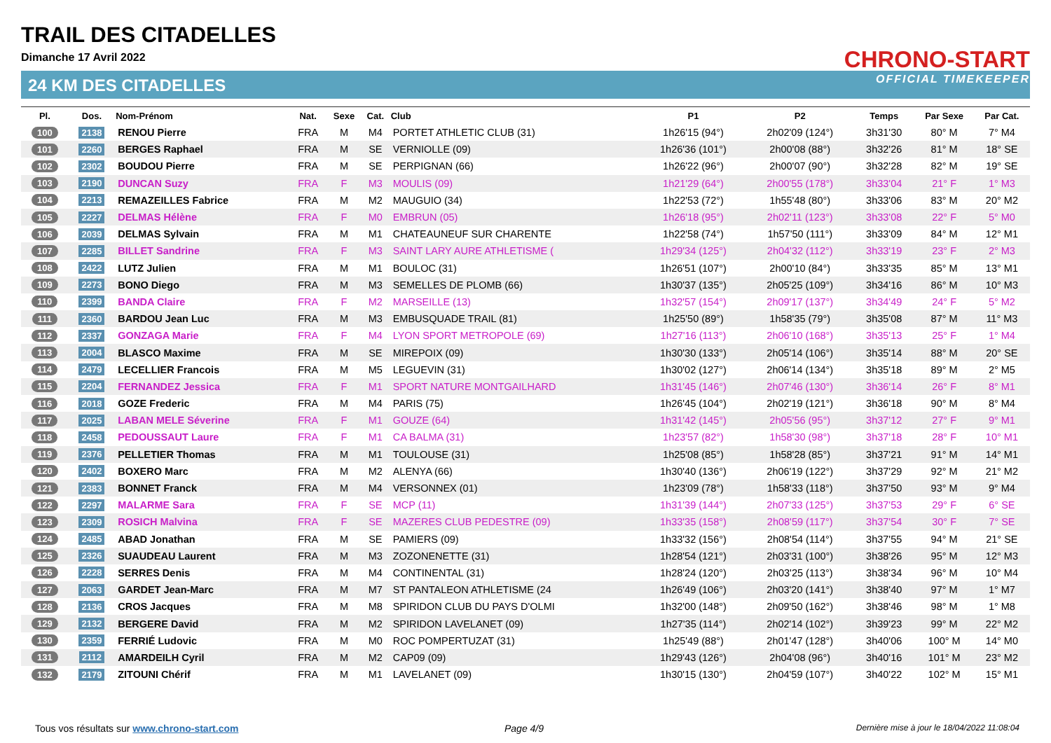TRAIL DES CITADELLES
Dimanche 17 Avril 2022
24 KM DES CITADELLES
CHRONO-START
OFFICIAL TIMEKEEPER
| Pl. | Dos. | Nom-Prénom | Nat. | Sexe | Cat. | Club | P1 | P2 | Temps | Par Sexe | Par Cat. |
| --- | --- | --- | --- | --- | --- | --- | --- | --- | --- | --- | --- |
| 100 | 2138 | RENOU Pierre | FRA | M | M4 | PORTET ATHLETIC CLUB (31) | 1h26'15 (94°) | 2h02'09 (124°) | 3h31'30 | 80° M | 7° M4 |
| 101 | 2260 | BERGES Raphael | FRA | M | SE | VERNIOLLE (09) | 1h26'36 (101°) | 2h00'08 (88°) | 3h32'26 | 81° M | 18° SE |
| 102 | 2302 | BOUDOU Pierre | FRA | M | SE | PERPIGNAN (66) | 1h26'22 (96°) | 2h00'07 (90°) | 3h32'28 | 82° M | 19° SE |
| 103 | 2190 | DUNCAN Suzy | FRA | F | M3 | MOULIS (09) | 1h21'29 (64°) | 2h00'55 (178°) | 3h33'04 | 21° F | 1° M3 |
| 104 | 2213 | REMAZEILLES Fabrice | FRA | M | M2 | MAUGUIO (34) | 1h22'53 (72°) | 1h55'48 (80°) | 3h33'06 | 83° M | 20° M2 |
| 105 | 2227 | DELMAS Hélène | FRA | F | M0 | EMBRUN (05) | 1h26'18 (95°) | 2h02'11 (123°) | 3h33'08 | 22° F | 5° M0 |
| 106 | 2039 | DELMAS Sylvain | FRA | M | M1 | CHATEAUNEUF SUR CHARENTE | 1h22'58 (74°) | 1h57'50 (111°) | 3h33'09 | 84° M | 12° M1 |
| 107 | 2285 | BILLET Sandrine | FRA | F | M3 | SAINT LARY AURE ATHLETISME ( | 1h29'34 (125°) | 2h04'32 (112°) | 3h33'19 | 23° F | 2° M3 |
| 108 | 2422 | LUTZ Julien | FRA | M | M1 | BOULOC (31) | 1h26'51 (107°) | 2h00'10 (84°) | 3h33'35 | 85° M | 13° M1 |
| 109 | 2273 | BONO Diego | FRA | M | M3 | SEMELLES DE PLOMB (66) | 1h30'37 (135°) | 2h05'25 (109°) | 3h34'16 | 86° M | 10° M3 |
| 110 | 2399 | BANDA Claire | FRA | F | M2 | MARSEILLE (13) | 1h32'57 (154°) | 2h09'17 (137°) | 3h34'49 | 24° F | 5° M2 |
| 111 | 2360 | BARDOU Jean Luc | FRA | M | M3 | EMBUSQUADE TRAIL (81) | 1h25'50 (89°) | 1h58'35 (79°) | 3h35'08 | 87° M | 11° M3 |
| 112 | 2337 | GONZAGA Marie | FRA | F | M4 | LYON SPORT METROPOLE (69) | 1h27'16 (113°) | 2h06'10 (168°) | 3h35'13 | 25° F | 1° M4 |
| 113 | 2004 | BLASCO Maxime | FRA | M | SE | MIREPOIX (09) | 1h30'30 (133°) | 2h05'14 (106°) | 3h35'14 | 88° M | 20° SE |
| 114 | 2479 | LECELLIER Francois | FRA | M | M5 | LEGUEVIN (31) | 1h30'02 (127°) | 2h06'14 (134°) | 3h35'18 | 89° M | 2° M5 |
| 115 | 2204 | FERNANDEZ Jessica | FRA | F | M1 | SPORT NATURE MONTGAILHARD | 1h31'45 (146°) | 2h07'46 (130°) | 3h36'14 | 26° F | 8° M1 |
| 116 | 2018 | GOZE Frederic | FRA | M | M4 | PARIS (75) | 1h26'45 (104°) | 2h02'19 (121°) | 3h36'18 | 90° M | 8° M4 |
| 117 | 2025 | LABAN MELE Séverine | FRA | F | M1 | GOUZE (64) | 1h31'42 (145°) | 2h05'56 (95°) | 3h37'12 | 27° F | 9° M1 |
| 118 | 2458 | PEDOUSSAUT Laure | FRA | F | M1 | CA BALMA (31) | 1h23'57 (82°) | 1h58'30 (98°) | 3h37'18 | 28° F | 10° M1 |
| 119 | 2376 | PELLETIER Thomas | FRA | M | M1 | TOULOUSE (31) | 1h25'08 (85°) | 1h58'28 (85°) | 3h37'21 | 91° M | 14° M1 |
| 120 | 2402 | BOXERO Marc | FRA | M | M2 | ALENYA (66) | 1h30'40 (136°) | 2h06'19 (122°) | 3h37'29 | 92° M | 21° M2 |
| 121 | 2383 | BONNET Franck | FRA | M | M4 | VERSONNEX (01) | 1h23'09 (78°) | 1h58'33 (118°) | 3h37'50 | 93° M | 9° M4 |
| 122 | 2297 | MALARME Sara | FRA | F | SE | MCP (11) | 1h31'39 (144°) | 2h07'33 (125°) | 3h37'53 | 29° F | 6° SE |
| 123 | 2309 | ROSICH Malvina | FRA | F | SE | MAZERES CLUB PEDESTRE (09) | 1h33'35 (158°) | 2h08'59 (117°) | 3h37'54 | 30° F | 7° SE |
| 124 | 2485 | ABAD Jonathan | FRA | M | SE | PAMIERS (09) | 1h33'32 (156°) | 2h08'54 (114°) | 3h37'55 | 94° M | 21° SE |
| 125 | 2326 | SUAUDEAU Laurent | FRA | M | M3 | ZOZONENETTE (31) | 1h28'54 (121°) | 2h03'31 (100°) | 3h38'26 | 95° M | 12° M3 |
| 126 | 2228 | SERRES Denis | FRA | M | M4 | CONTINENTAL (31) | 1h28'24 (120°) | 2h03'25 (113°) | 3h38'34 | 96° M | 10° M4 |
| 127 | 2063 | GARDET Jean-Marc | FRA | M | M7 | ST PANTALEON ATHLETISME (24 | 1h26'49 (106°) | 2h03'20 (141°) | 3h38'40 | 97° M | 1° M7 |
| 128 | 2136 | CROS Jacques | FRA | M | M8 | SPIRIDON CLUB DU PAYS D'OLMI | 1h32'00 (148°) | 2h09'50 (162°) | 3h38'46 | 98° M | 1° M8 |
| 129 | 2132 | BERGERE David | FRA | M | M2 | SPIRIDON LAVELANET (09) | 1h27'35 (114°) | 2h02'14 (102°) | 3h39'23 | 99° M | 22° M2 |
| 130 | 2359 | FERRIÉ Ludovic | FRA | M | M0 | ROC POMPERTUZAT (31) | 1h25'49 (88°) | 2h01'47 (128°) | 3h40'06 | 100° M | 14° M0 |
| 131 | 2112 | AMARDEILH Cyril | FRA | M | M2 | CAP09 (09) | 1h29'43 (126°) | 2h04'08 (96°) | 3h40'16 | 101° M | 23° M2 |
| 132 | 2179 | ZITOUNI Chérif | FRA | M | M1 | LAVELANET (09) | 1h30'15 (130°) | 2h04'59 (107°) | 3h40'22 | 102° M | 15° M1 |
Tous vos résultats sur www.chrono-start.com
Page 4/9
Dernière mise à jour le 18/04/2022 11:08:04